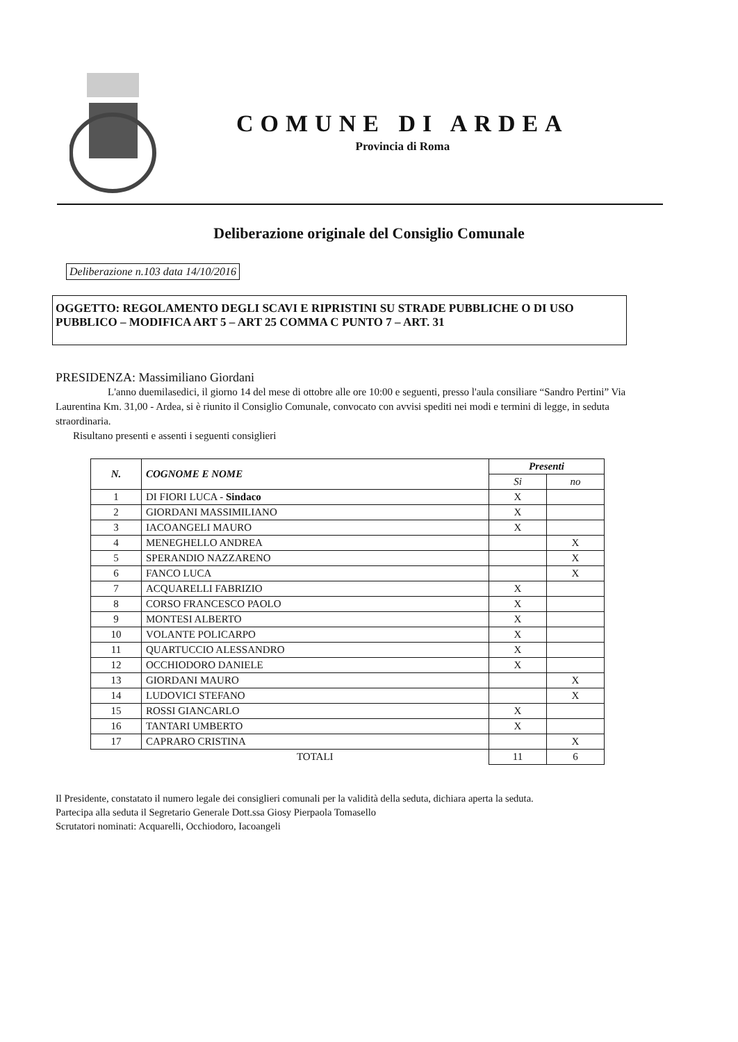COMUNE DI ARDEA
Provincia di Roma
Deliberazione originale del Consiglio Comunale
Deliberazione n.103 data 14/10/2016
OGGETTO: REGOLAMENTO DEGLI SCAVI E RIPRISTINI SU STRADE PUBBLICHE O DI USO PUBBLICO – MODIFICA ART 5 – ART 25 COMMA C PUNTO 7 – ART. 31
PRESIDENZA: Massimiliano Giordani
L'anno duemilasedici, il giorno 14 del mese di ottobre alle ore 10:00 e seguenti, presso l'aula consiliare “Sandro Pertini” Via Laurentina Km. 31,00 - Ardea, si è riunito il Consiglio Comunale, convocato con avvisi spediti nei modi e termini di legge, in seduta straordinaria.
Risultano presenti e assenti i seguenti consiglieri
| N. | COGNOME E NOME | Presenti | |
| --- | --- | --- | --- |
| | | Si | no |
| 1 | DI FIORI LUCA - Sindaco | X | |
| 2 | GIORDANI MASSIMILIANO | X | |
| 3 | IACOANGELI MAURO | X | |
| 4 | MENEGHELLO ANDREA | | X |
| 5 | SPERANDIO NAZZARENO | | X |
| 6 | FANCO LUCA | | X |
| 7 | ACQUARELLI FABRIZIO | X | |
| 8 | CORSO FRANCESCO PAOLO | X | |
| 9 | MONTESI ALBERTO | X | |
| 10 | VOLANTE POLICARPO | X | |
| 11 | QUARTUCCIO ALESSANDRO | X | |
| 12 | OCCHIODORO DANIELE | X | |
| 13 | GIORDANI MAURO | | X |
| 14 | LUDOVICI STEFANO | | X |
| 15 | ROSSI GIANCARLO | X | |
| 16 | TANTARI UMBERTO | X | |
| 17 | CAPRARO CRISTINA | | X |
| | TOTALI | 11 | 6 |
Il Presidente, constatato il numero legale dei consiglieri comunali per la validità della seduta, dichiara aperta la seduta.
Partecipa alla seduta il Segretario Generale Dott.ssa Giosy Pierpaola Tomasello
Scrutatori nominati: Acquarelli, Occhiodoro, Iacoangeli